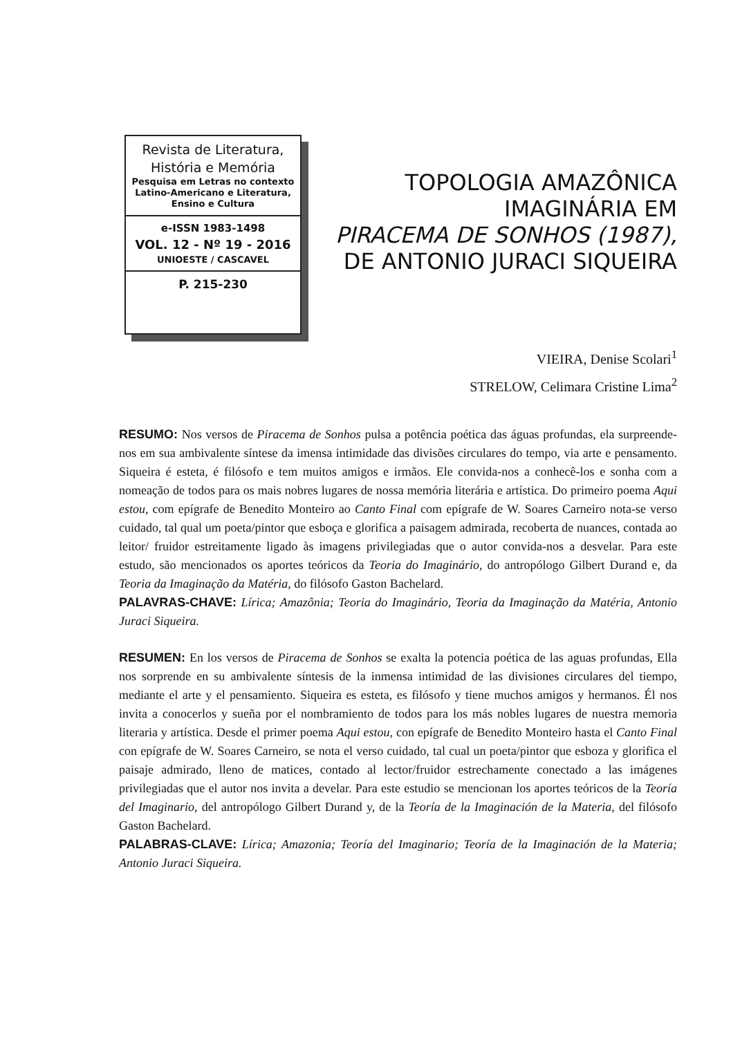Revista de Literatura,
História e Memória
Pesquisa em Letras no contexto
Latino-Americano e Literatura,
Ensino e Cultura
e-ISSN 1983-1498
VOL. 12 - Nº 19 - 2016
UNIOESTE / CASCAVEL
P. 215-230
TOPOLOGIA AMAZÔNICA
IMAGINÁRIA EM
PIRACEMA DE SONHOS (1987),
DE ANTONIO JURACI SIQUEIRA
VIEIRA, Denise Scolari<sup>1</sup>
STRELOW, Celimara Cristine Lima<sup>2</sup>
RESUMO: Nos versos de Piracema de Sonhos pulsa a potência poética das águas profundas, ela surpreende-nos em sua ambivalente síntese da imensa intimidade das divisões circulares do tempo, via arte e pensamento. Siqueira é esteta, é filósofo e tem muitos amigos e irmãos. Ele convida-nos a conhecê-los e sonha com a nomeação de todos para os mais nobres lugares de nossa memória literária e artística. Do primeiro poema Aqui estou, com epígrafe de Benedito Monteiro ao Canto Final com epígrafe de W. Soares Carneiro nota-se verso cuidado, tal qual um poeta/pintor que esboça e glorifica a paisagem admirada, recoberta de nuances, contada ao leitor/ fruidor estreitamente ligado às imagens privilegiadas que o autor convida-nos a desvelar. Para este estudo, são mencionados os aportes teóricos da Teoria do Imaginário, do antropólogo Gilbert Durand e, da Teoria da Imaginação da Matéria, do filósofo Gaston Bachelard.
PALAVRAS-CHAVE: Lírica; Amazônia; Teoria do Imaginário, Teoria da Imaginação da Matéria, Antonio Juraci Siqueira.
RESUMEN: En los versos de Piracema de Sonhos se exalta la potencia poética de las aguas profundas, Ella nos sorprende en su ambivalente síntesis de la inmensa intimidad de las divisiones circulares del tiempo, mediante el arte y el pensamiento. Siqueira es esteta, es filósofo y tiene muchos amigos y hermanos. Él nos invita a conocerlos y sueña por el nombramiento de todos para los más nobles lugares de nuestra memoria literaria y artística. Desde el primer poema Aqui estou, con epígrafe de Benedito Monteiro hasta el Canto Final con epígrafe de W. Soares Carneiro, se nota el verso cuidado, tal cual un poeta/pintor que esboza y glorifica el paisaje admirado, lleno de matices, contado al lector/fruidor estrechamente conectado a las imágenes privilegiadas que el autor nos invita a develar. Para este estudio se mencionan los aportes teóricos de la Teoría del Imaginario, del antropólogo Gilbert Durand y, de la Teoría de la Imaginación de la Materia, del filósofo Gaston Bachelard.
PALABRAS-CLAVE: Lírica; Amazonia; Teoría del Imaginario; Teoría de la Imaginación de la Materia; Antonio Juraci Siqueira.